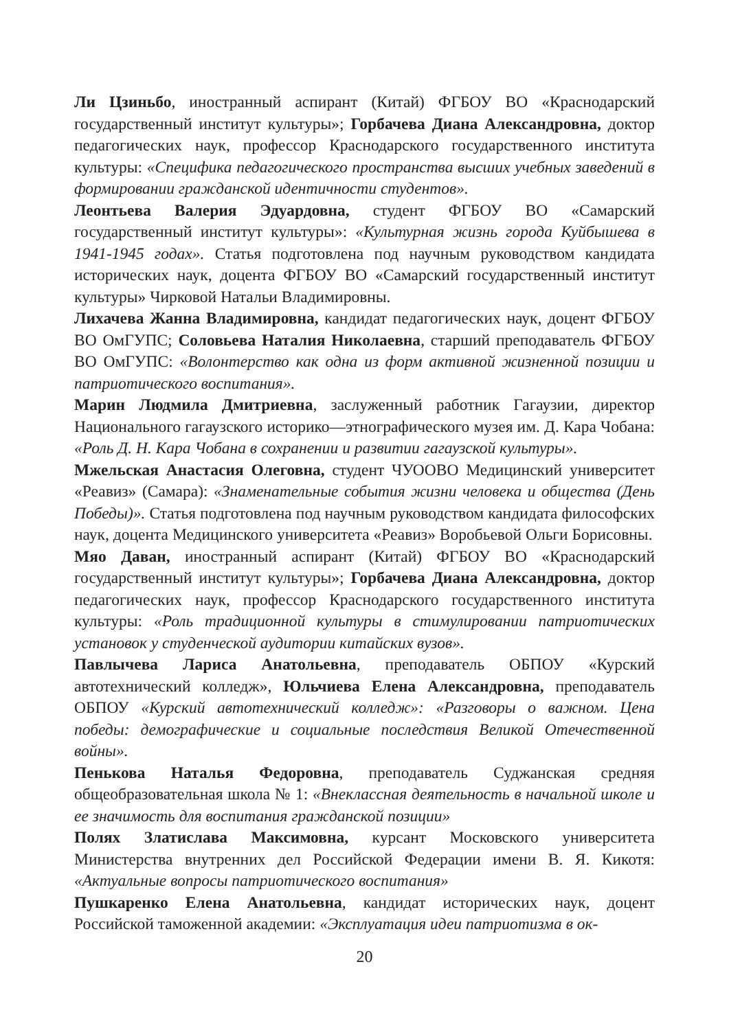Ли Цзиньбо, иностранный аспирант (Китай) ФГБОУ ВО «Краснодарский государственный институт культуры»; Горбачева Диана Александровна, доктор педагогических наук, профессор Краснодарского государственного института культуры: «Специфика педагогического пространства высших учебных заведений в формировании гражданской идентичности студентов».
Леонтьева Валерия Эдуардовна, студент ФГБОУ ВО «Самарский государственный институт культуры»: «Культурная жизнь города Куйбышева в 1941-1945 годах». Статья подготовлена под научным руководством кандидата исторических наук, доцента ФГБОУ ВО «Самарский государственный институт культуры» Чирковой Натальи Владимировны.
Лихачева Жанна Владимировна, кандидат педагогических наук, доцент ФГБОУ ВО ОмГУПС; Соловьева Наталия Николаевна, старший преподаватель ФГБОУ ВО ОмГУПС: «Волонтерство как одна из форм активной жизненной позиции и патриотического воспитания».
Марин Людмила Дмитриевна, заслуженный работник Гагаузии, директор Национального гагаузского историко—этнографического музея им. Д. Кара Чобана: «Роль Д. Н. Кара Чобана в сохранении и развитии гагаузской культуры».
Мжельская Анастасия Олеговна, студент ЧУООВО Медицинский университет «Реавиз» (Самара): «Знаменательные события жизни человека и общества (День Победы)». Статья подготовлена под научным руководством кандидата философских наук, доцента Медицинского университета «Реавиз» Воробьевой Ольги Борисовны.
Мяо Даван, иностранный аспирант (Китай) ФГБОУ ВО «Краснодарский государственный институт культуры»; Горбачева Диана Александровна, доктор педагогических наук, профессор Краснодарского государственного института культуры: «Роль традиционной культуры в стимулировании патриотических установок у студенческой аудитории китайских вузов».
Павлычева Лариса Анатольевна, преподаватель ОБПОУ «Курский автотехнический колледж», Юльчиева Елена Александровна, преподаватель ОБПОУ «Курский автотехнический колледж»: «Разговоры о важном. Цена победы: демографические и социальные последствия Великой Отечественной войны».
Пенькова Наталья Федоровна, преподаватель Суджанская средняя общеобразовательная школа № 1: «Внеклассная деятельность в начальной школе и ее значимость для воспитания гражданской позиции»
Полях Златислава Максимовна, курсант Московского университета Министерства внутренних дел Российской Федерации имени В. Я. Кикотя: «Актуальные вопросы патриотического воспитания»
Пушкаренко Елена Анатольевна, кандидат исторических наук, доцент Российской таможенной академии: «Эксплуатация идеи патриотизма в ок-
20